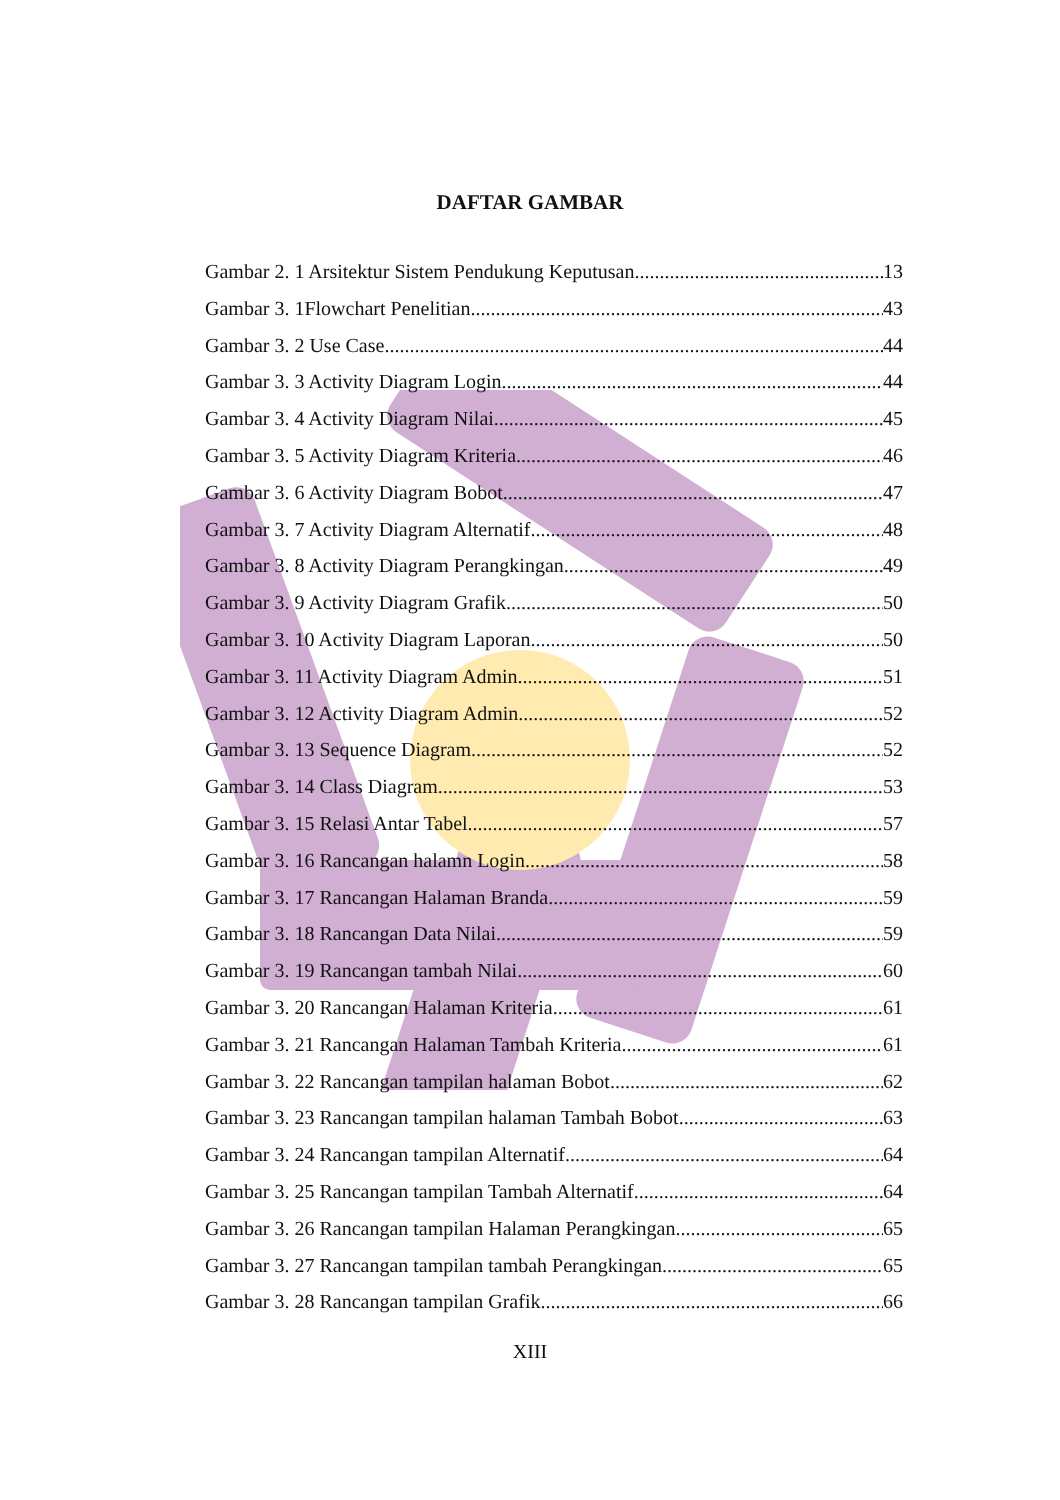DAFTAR GAMBAR
Gambar 2. 1 Arsitektur Sistem Pendukung Keputusan 13
Gambar 3. 1Flowchart Penelitian 43
Gambar 3. 2 Use Case 44
Gambar 3. 3 Activity Diagram Login 44
Gambar 3. 4 Activity Diagram Nilai 45
Gambar 3. 5 Activity Diagram Kriteria 46
Gambar 3. 6 Activity Diagram Bobot 47
Gambar 3. 7 Activity Diagram Alternatif 48
Gambar 3. 8 Activity Diagram Perangkingan 49
Gambar 3. 9 Activity Diagram Grafik 50
Gambar 3. 10 Activity Diagram Laporan 50
Gambar 3. 11 Activity Diagram Admin 51
Gambar 3. 12 Activity Diagram Admin 52
Gambar 3. 13 Sequence Diagram 52
Gambar 3. 14 Class Diagram 53
Gambar 3. 15 Relasi Antar Tabel 57
Gambar 3. 16 Rancangan halamn Login 58
Gambar 3. 17 Rancangan Halaman Branda 59
Gambar 3. 18 Rancangan Data Nilai 59
Gambar 3. 19 Rancangan tambah Nilai 60
Gambar 3. 20 Rancangan Halaman Kriteria 61
Gambar 3. 21 Rancangan Halaman Tambah Kriteria 61
Gambar 3. 22 Rancangan tampilan halaman Bobot 62
Gambar 3. 23 Rancangan tampilan halaman Tambah Bobot 63
Gambar 3. 24 Rancangan tampilan Alternatif 64
Gambar 3. 25 Rancangan tampilan Tambah Alternatif 64
Gambar 3. 26 Rancangan tampilan Halaman Perangkingan 65
Gambar 3. 27 Rancangan tampilan tambah Perangkingan 65
Gambar 3. 28 Rancangan tampilan Grafik 66
XIII